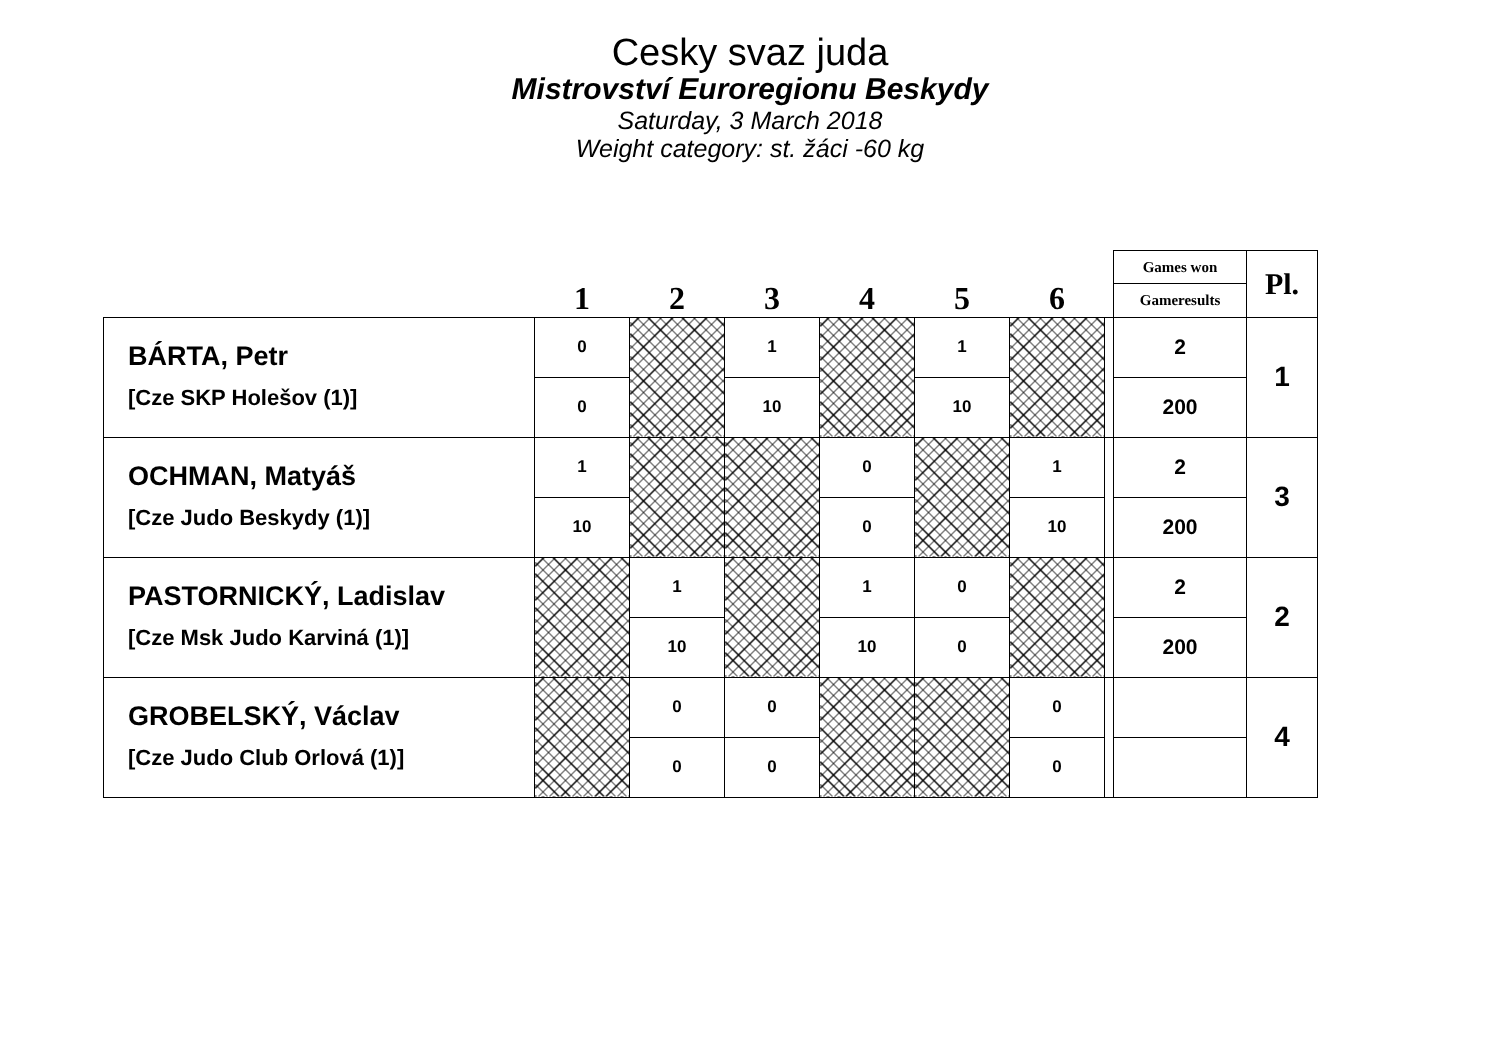Cesky svaz juda
Mistrovství Euroregionu Beskydy
Saturday, 3 March 2018
Weight category: st. žáci -60 kg
| | 1 | 2 | 3 | 4 | 5 | 6 | | Games won | Pl. |
| | | | | | | | | Gameresults | |
| BÁRTA, Petr [Cze SKP Holešov (1)] | 0 | | 1 | | 1 | | | 2 | 1 |
| | 0 | | 10 | | 10 | | | 200 | |
| OCHMAN, Matyáš [Cze Judo Beskydy (1)] | 1 | | | 0 | | 1 | | 2 | 3 |
| | 10 | | | 0 | | 10 | | 200 | |
| PASTORNICKÝ, Ladislav [Cze Msk Judo Karviná (1)] | | 1 | | 1 | 0 | | | 2 | 2 |
| | | 10 | | 10 | 0 | | | 200 | |
| GROBELSKÝ, Václav [Cze Judo Club Orlová (1)] | | 0 | 0 | | | 0 | | | 4 |
| | | 0 | 0 | | | 0 | | | |